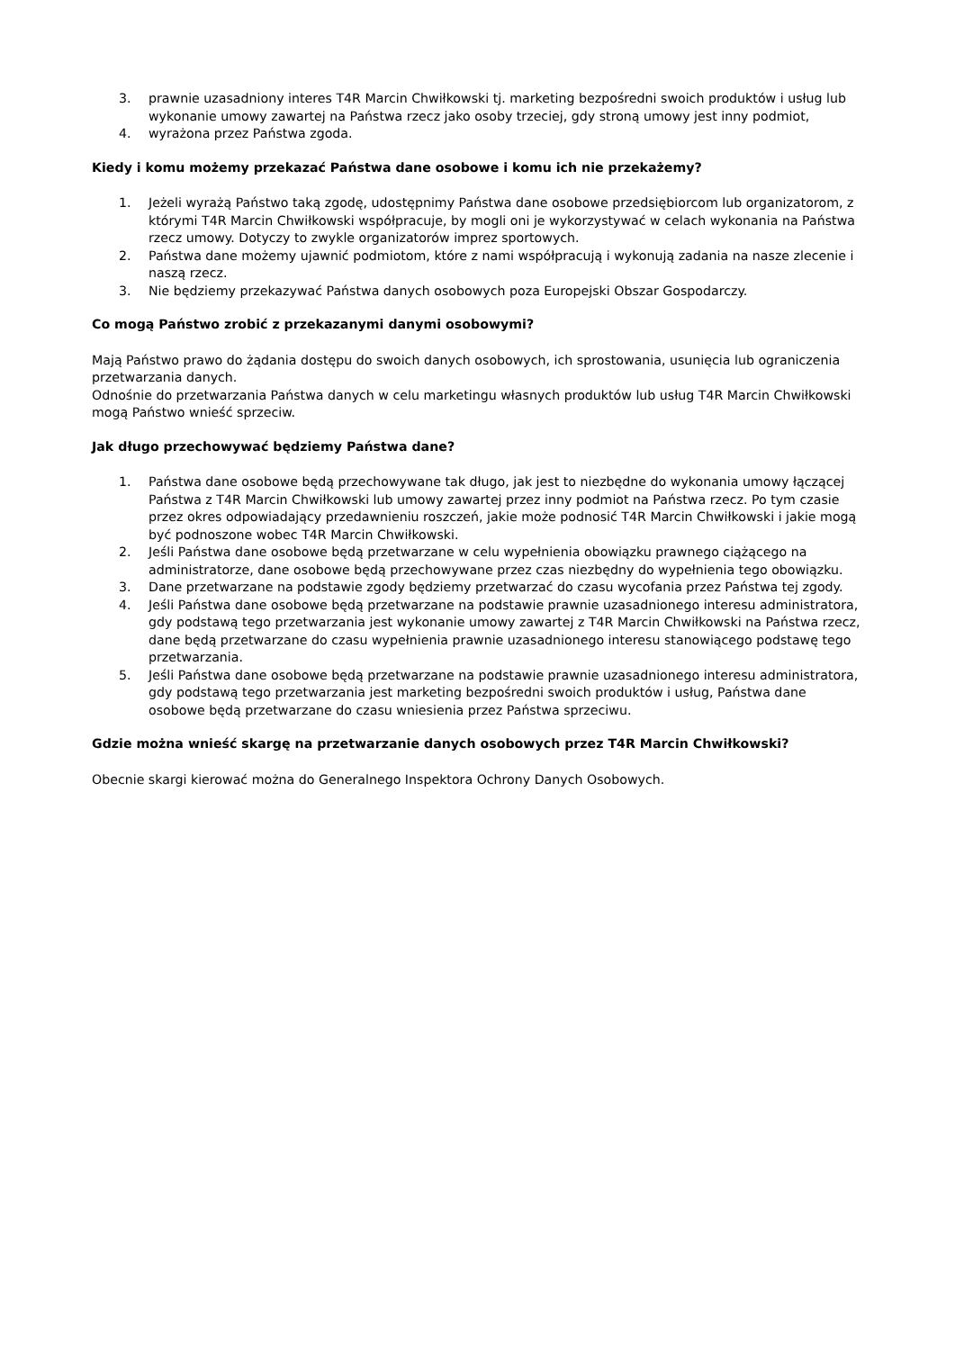3. prawnie uzasadniony interes T4R Marcin Chwiłkowski tj. marketing bezpośredni swoich produktów i usług lub wykonanie umowy zawartej na Państwa rzecz jako osoby trzeciej, gdy stroną umowy jest inny podmiot,
4. wyrażona przez Państwa zgoda.
Kiedy i komu możemy przekazać Państwa dane osobowe i komu ich nie przekażemy?
1. Jeżeli wyrażą Państwo taką zgodę, udostępnimy Państwa dane osobowe przedsiębiorcom lub organizatorom, z którymi T4R Marcin Chwiłkowski współpracuje, by mogli oni je wykorzystywać w celach wykonania na Państwa rzecz umowy. Dotyczy to zwykle organizatorów imprez sportowych.
2. Państwa dane możemy ujawnić podmiotom, które z nami współpracują i wykonują zadania na nasze zlecenie i naszą rzecz.
3. Nie będziemy przekazywać Państwa danych osobowych poza Europejski Obszar Gospodarczy.
Co mogą Państwo zrobić z przekazanymi danymi osobowymi?
Mają Państwo prawo do żądania dostępu do swoich danych osobowych, ich sprostowania, usunięcia lub ograniczenia przetwarzania danych.
Odnośnie do przetwarzania Państwa danych w celu marketingu własnych produktów lub usług T4R Marcin Chwiłkowski mogą Państwo wnieść sprzeciw.
Jak długo przechowywać będziemy Państwa dane?
1. Państwa dane osobowe będą przechowywane tak długo, jak jest to niezbędne do wykonania umowy łączącej Państwa z T4R Marcin Chwiłkowski lub umowy zawartej przez inny podmiot na Państwa rzecz. Po tym czasie przez okres odpowiadający przedawnieniu roszczeń, jakie może podnosić T4R Marcin Chwiłkowski i jakie mogą być podnoszone wobec T4R Marcin Chwiłkowski.
2. Jeśli Państwa dane osobowe będą przetwarzane w celu wypełnienia obowiązku prawnego ciążącego na administratorze, dane osobowe będą przechowywane przez czas niezbędny do wypełnienia tego obowiązku.
3. Dane przetwarzane na podstawie zgody będziemy przetwarzać do czasu wycofania przez Państwa tej zgody.
4. Jeśli Państwa dane osobowe będą przetwarzane na podstawie prawnie uzasadnionego interesu administratora, gdy podstawą tego przetwarzania jest wykonanie umowy zawartej z T4R Marcin Chwiłkowski na Państwa rzecz, dane będą przetwarzane do czasu wypełnienia prawnie uzasadnionego interesu stanowiącego podstawę tego przetwarzania.
5. Jeśli Państwa dane osobowe będą przetwarzane na podstawie prawnie uzasadnionego interesu administratora, gdy podstawą tego przetwarzania jest marketing bezpośredni swoich produktów i usług, Państwa dane osobowe będą przetwarzane do czasu wniesienia przez Państwa sprzeciwu.
Gdzie można wnieść skargę na przetwarzanie danych osobowych przez T4R Marcin Chwiłkowski?
Obecnie skargi kierować można do Generalnego Inspektora Ochrony Danych Osobowych.